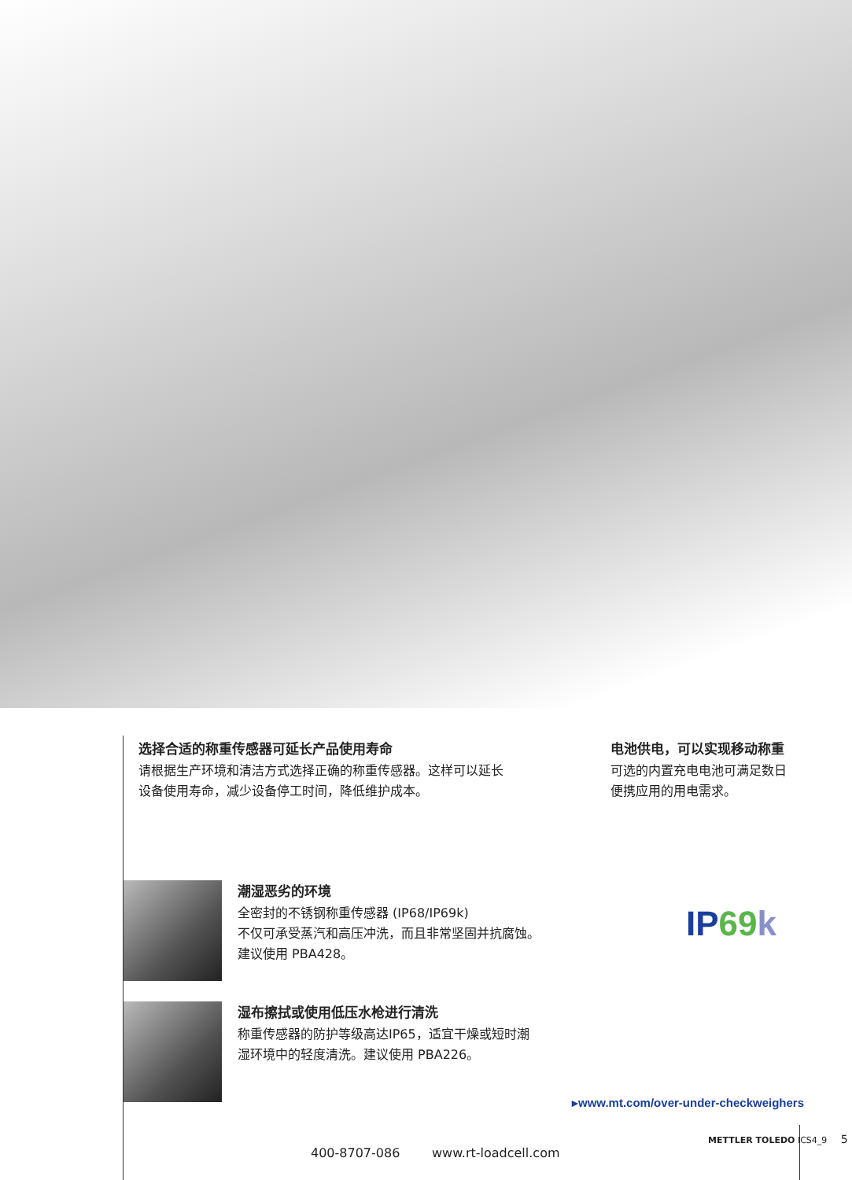选择合适的称重传感器可延长产品使用寿命
请根据生产环境和清洁方式选择正确的称重传感器。这样可以延长
设备使用寿命，减少设备停工时间，降低维护成本。
电池供电，可以实现移动称重
可选的内置充电电池可满足数日
便携应用的用电需求。
潮湿恶劣的环境
全密封的不锈钢称重传感器 (IP68/IP69k)
不仅可承受蒸汽和高压冲洗，而且非常坚固并抗腐蚀。
建议使用 PBA428。
IP 69 k
湿布擦拭或使用低压水枪进行清洗
称重传感器的防护等级高达IP65，适宜干燥或短时潮
湿环境中的轻度清洗。建议使用 PBA226。
▸www.mt.com/over-under-checkweighers
METTLER TOLEDO ICS4_9 5
400-8707-086 www.rt-loadcell.com